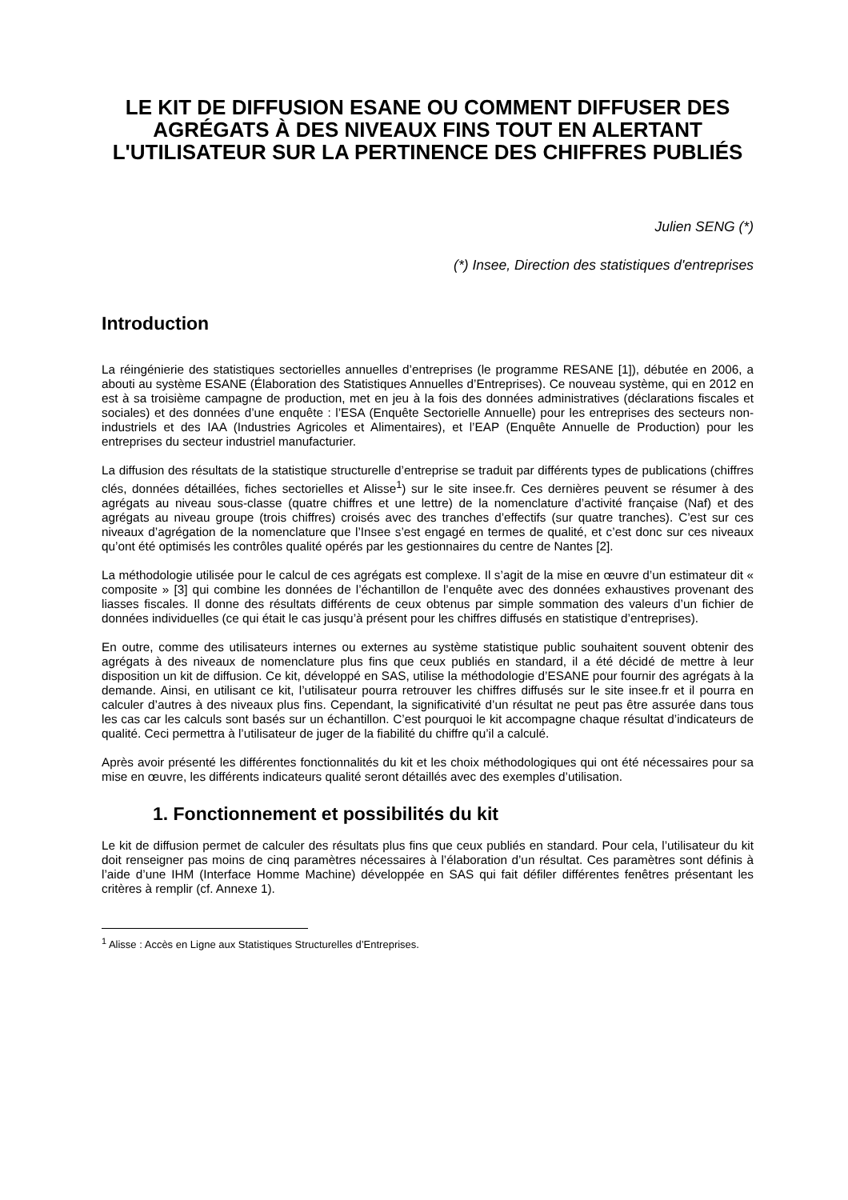LE KIT DE DIFFUSION ESANE OU COMMENT DIFFUSER DES AGRÉGATS À DES NIVEAUX FINS TOUT EN ALERTANT L'UTILISATEUR SUR LA PERTINENCE DES CHIFFRES PUBLIÉS
Julien SENG (*)
(*) Insee, Direction des statistiques d'entreprises
Introduction
La réingénierie des statistiques sectorielles annuelles d’entreprises (le programme RESANE [1]), débutée en 2006, a abouti au système ESANE (Élaboration des Statistiques Annuelles d’Entreprises). Ce nouveau système, qui en 2012 en est à sa troisième campagne de production, met en jeu à la fois des données administratives (déclarations fiscales et sociales) et des données d’une enquête : l’ESA (Enquête Sectorielle Annuelle) pour les entreprises des secteurs non-industriels et des IAA (Industries Agricoles et Alimentaires), et l’EAP (Enquête Annuelle de Production) pour les entreprises du secteur industriel manufacturier.
La diffusion des résultats de la statistique structurelle d’entreprise se traduit par différents types de publications (chiffres clés, données détaillées, fiches sectorielles et Alisse<sup>1</sup>) sur le site insee.fr. Ces dernières peuvent se résumer à des agrégats au niveau sous-classe (quatre chiffres et une lettre) de la nomenclature d’activité française (Naf) et des agrégats au niveau groupe (trois chiffres) croisés avec des tranches d’effectifs (sur quatre tranches). C’est sur ces niveaux d’agrégation de la nomenclature que l’Insee s’est engagé en termes de qualité, et c’est donc sur ces niveaux qu’ont été optimisés les contrôles qualité opérés par les gestionnaires du centre de Nantes [2].
La méthodologie utilisée pour le calcul de ces agrégats est complexe. Il s’agit de la mise en œuvre d’un estimateur dit « composite » [3] qui combine les données de l’échantillon de l’enquête avec des données exhaustives provenant des liasses fiscales. Il donne des résultats différents de ceux obtenus par simple sommation des valeurs d’un fichier de données individuelles (ce qui était le cas jusqu’à présent pour les chiffres diffusés en statistique d’entreprises).
En outre, comme des utilisateurs internes ou externes au système statistique public souhaitent souvent obtenir des agrégats à des niveaux de nomenclature plus fins que ceux publiés en standard, il a été décidé de mettre à leur disposition un kit de diffusion. Ce kit, développé en SAS, utilise la méthodologie d’ESANE pour fournir des agrégats à la demande. Ainsi, en utilisant ce kit, l’utilisateur pourra retrouver les chiffres diffusés sur le site insee.fr et il pourra en calculer d’autres à des niveaux plus fins. Cependant, la significativité d’un résultat ne peut pas être assurée dans tous les cas car les calculs sont basés sur un échantillon. C’est pourquoi le kit accompagne chaque résultat d’indicateurs de qualité. Ceci permettra à l’utilisateur de juger de la fiabilité du chiffre qu’il a calculé.
Après avoir présenté les différentes fonctionnalités du kit et les choix méthodologiques qui ont été nécessaires pour sa mise en œuvre, les différents indicateurs qualité seront détaillés avec des exemples d’utilisation.
1. Fonctionnement et possibilités du kit
Le kit de diffusion permet de calculer des résultats plus fins que ceux publiés en standard. Pour cela, l’utilisateur du kit doit renseigner pas moins de cinq paramètres nécessaires à l’élaboration d’un résultat. Ces paramètres sont définis à l’aide d’une IHM (Interface Homme Machine) développée en SAS qui fait défiler différentes fenêtres présentant les critères à remplir (cf. Annexe 1).
<sup>1</sup> Alisse : Accès en Ligne aux Statistiques Structurelles d’Entreprises.